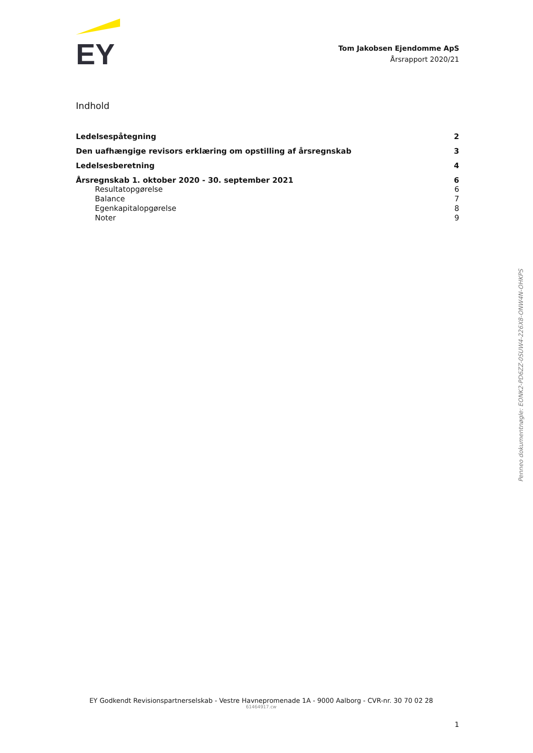EY
Tom Jakobsen Ejendomme ApS
Årsrapport 2020/21
Indhold
Ledelsespåtegning 2
Den uafhængige revisors erklæring om opstilling af årsregnskab 3
Ledelsesberetning 4
Årsregnskab 1. oktober 2020 - 30. september 2021 6
Resultatopgørelse 6
Balance 7
Egenkapitalopgørelse 8
Noter 9
Penneo dokumentnøgle: EONK2-PD6ZZ-0SUW4-226X8-ONW4N-OHKPS
EY Godkendt Revisionspartnerselskab - Vestre Havnepromenade 1A - 9000 Aalborg - CVR-nr. 30 70 02 28
61464917.cw
1